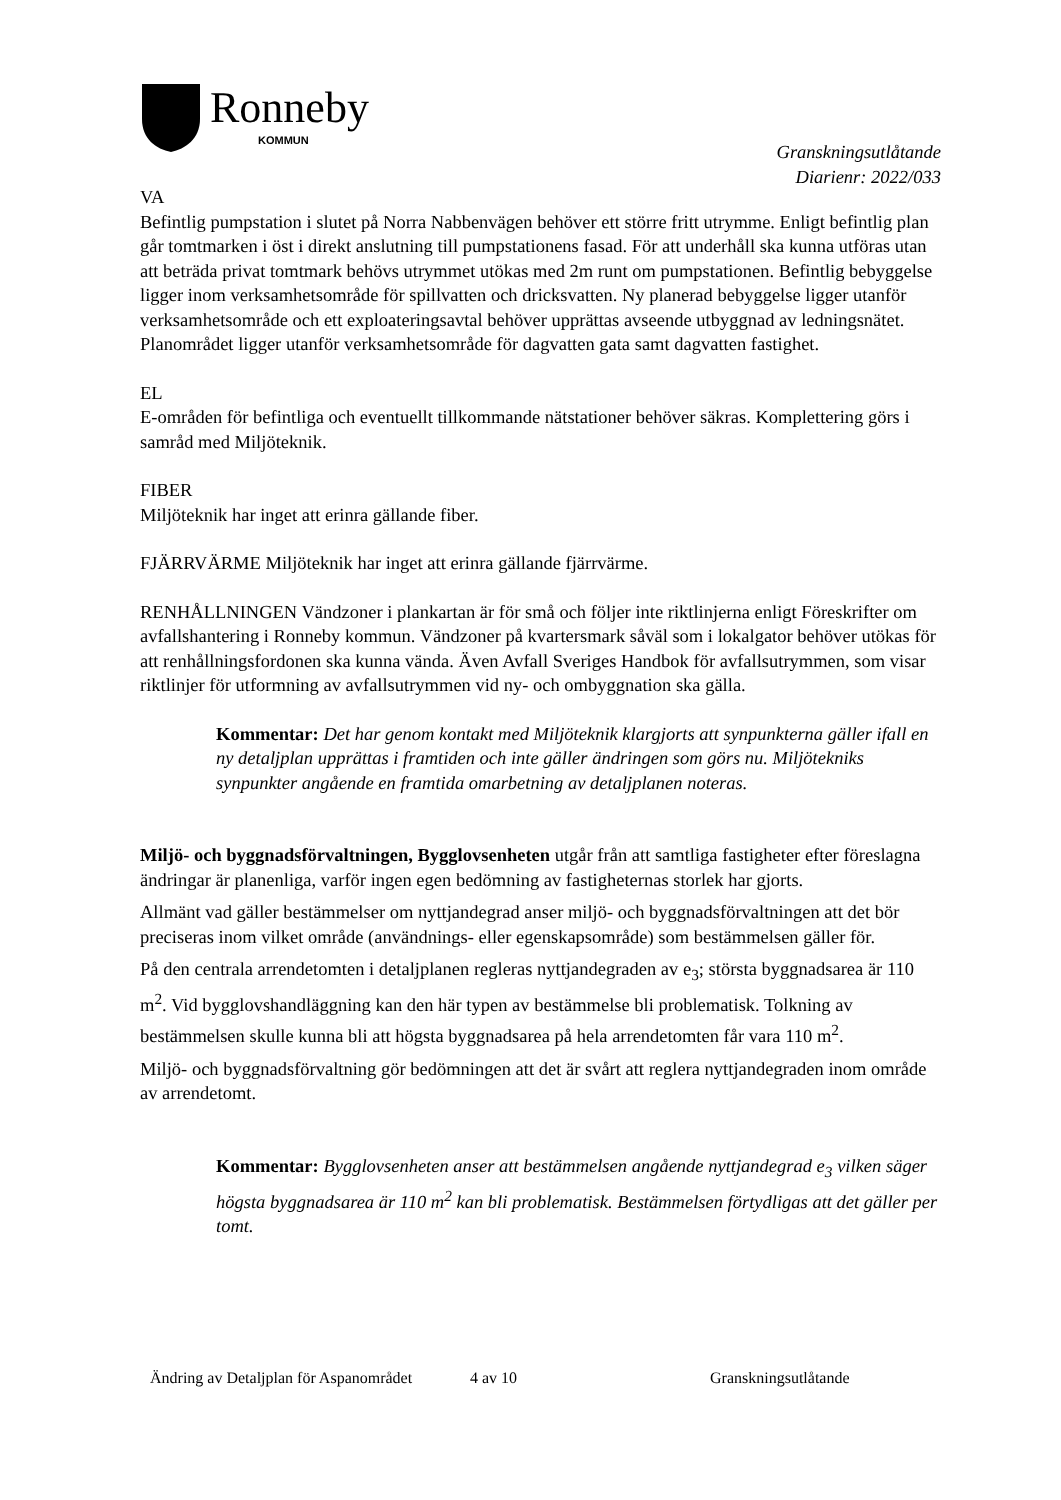Ronneby
KOMMUN
Granskningsutlåtande
Diarienr: 2022/033
VA
Befintlig pumpstation i slutet på Norra Nabbenvägen behöver ett större fritt utrymme. Enligt befintlig plan går tomtmarken i öst i direkt anslutning till pumpstationens fasad. För att underhåll ska kunna utföras utan att beträda privat tomtmark behövs utrymmet utökas med 2m runt om pumpstationen. Befintlig bebyggelse ligger inom verksamhetsområde för spillvatten och dricksvatten. Ny planerad bebyggelse ligger utanför verksamhetsområde och ett exploateringsavtal behöver upprättas avseende utbyggnad av ledningsnätet. Planområdet ligger utanför verksamhetsområde för dagvatten gata samt dagvatten fastighet.
EL
E-områden för befintliga och eventuellt tillkommande nätstationer behöver säkras. Komplettering görs i samråd med Miljöteknik.
FIBER
Miljöteknik har inget att erinra gällande fiber.
FJÄRRVÄRME Miljöteknik har inget att erinra gällande fjärrvärme.
RENHÅLLNINGEN Vändzoner i plankartan är för små och följer inte riktlinjerna enligt Föreskrifter om avfallshantering i Ronneby kommun. Vändzoner på kvartersmark såväl som i lokalgator behöver utökas för att renhållningsfordonen ska kunna vända. Även Avfall Sveriges Handbok för avfallsutrymmen, som visar riktlinjer för utformning av avfallsutrymmen vid ny- och ombyggnation ska gälla.
Kommentar: Det har genom kontakt med Miljöteknik klargjorts att synpunkterna gäller ifall en ny detaljplan upprättas i framtiden och inte gäller ändringen som görs nu. Miljötekniks synpunkter angående en framtida omarbetning av detaljplanen noteras.
Miljö- och byggnadsförvaltningen, Bygglovsenheten utgår från att samtliga fastigheter efter föreslagna ändringar är planenliga, varför ingen egen bedömning av fastigheternas storlek har gjorts.
Allmänt vad gäller bestämmelser om nyttjandegrad anser miljö- och byggnadsförvaltningen att det bör preciseras inom vilket område (användnings- eller egenskapsområde) som bestämmelsen gäller för.
På den centrala arrendetomten i detaljplanen regleras nyttjandegraden av e<sub>3</sub>; största byggnadsarea är 110 m<sup>2</sup>. Vid bygglovshandläggning kan den här typen av bestämmelse bli problematisk. Tolkning av bestämmelsen skulle kunna bli att högsta byggnadsarea på hela arrendetomten får vara 110 m<sup>2</sup>.
Miljö- och byggnadsförvaltning gör bedömningen att det är svårt att reglera nyttjandegraden inom område av arrendetomt.
Kommentar: Bygglovsenheten anser att bestämmelsen angående nyttjandegrad e<sub>3</sub> vilken säger högsta byggnadsarea är 110 m<sup>2</sup> kan bli problematisk. Bestämmelsen förtydligas att det gäller per tomt.
Ändring av Detaljplan för Aspanområdet
4 av 10 Granskningsutlåtande